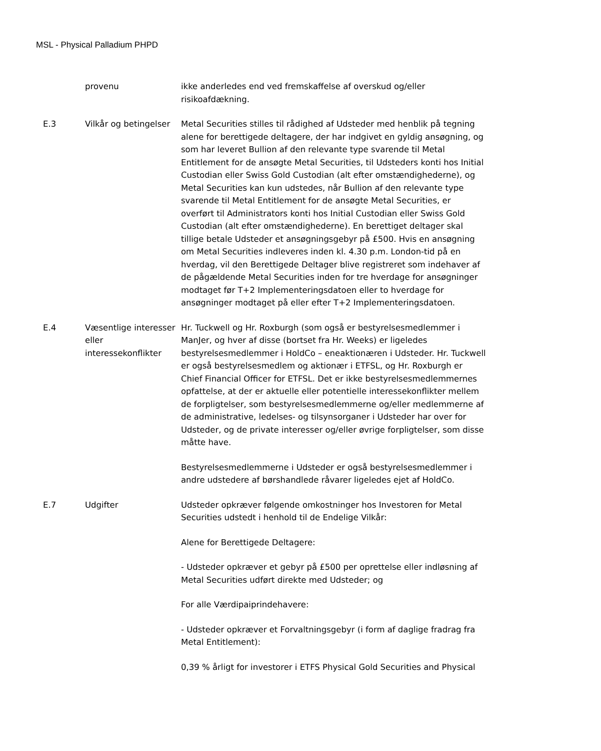MSL - Physical Palladium PHPD
| | provenu | ikke anderledes end ved fremskaffelse af overskud og/eller risikoafdækning. |
| E.3 | Vilkår og betingelser | Metal Securities stilles til rådighed af Udsteder med henblik på tegning alene for berettigede deltagere, der har indgivet en gyldig ansøgning, og som har leveret Bullion af den relevante type svarende til Metal Entitlement for de ansøgte Metal Securities, til Udsteders konti hos Initial Custodian eller Swiss Gold Custodian (alt efter omstændighederne), og Metal Securities kan kun udstedes, når Bullion af den relevante type svarende til Metal Entitlement for de ansøgte Metal Securities, er overført til Administrators konti hos Initial Custodian eller Swiss Gold Custodian (alt efter omstændighederne). En berettiget deltager skal tillige betale Udsteder et ansøgningsgebyr på £500. Hvis en ansøgning om Metal Securities indleveres inden kl. 4.30 p.m. London-tid på en hverdag, vil den Berettigede Deltager blive registreret som indehaver af de pågældende Metal Securities inden for tre hverdage for ansøgninger modtaget før T+2 Implementeringsdatoen eller to hverdage for ansøgninger modtaget på eller efter T+2 Implementeringsdatoen. |
| E.4 | Væsentlige interesser eller interessekonflikter | Hr. Tuckwell og Hr. Roxburgh (som også er bestyrelsesmedlemmer i ManJer, og hver af disse (bortset fra Hr. Weeks) er ligeledes bestyrelsesmedlemmer i HoldCo – eneaktionæren i Udsteder. Hr. Tuckwell er også bestyrelsesmedlem og aktionær i ETFSL, og Hr. Roxburgh er Chief Financial Officer for ETFSL. Det er ikke bestyrelsesmedlemmernes opfattelse, at der er aktuelle eller potentielle interessekonflikter mellem de forpligtelser, som bestyrelsesmedlemmerne og/eller medlemmerne af de administrative, ledelses- og tilsynsorganer i Udsteder har over for Udsteder, og de private interesser og/eller øvrige forpligtelser, som disse måtte have. Bestyrelsesmedlemmerne i Udsteder er også bestyrelsesmedlemmer i andre udstedere af børshandlede råvarer ligeledes ejet af HoldCo. |
| E.7 | Udgifter | Udsteder opkræver følgende omkostninger hos Investoren for Metal Securities udstedt i henhold til de Endelige Vilkår: Alene for Berettigede Deltagere: - Udsteder opkræver et gebyr på £500 per oprettelse eller indløsning af Metal Securities udført direkte med Udsteder; og For alle Værdipaiprindehavere: - Udsteder opkræver et Forvaltningsgebyr (i form af daglige fradrag fra Metal Entitlement): 0,39 % årligt for investorer i ETFS Physical Gold Securities and Physical |